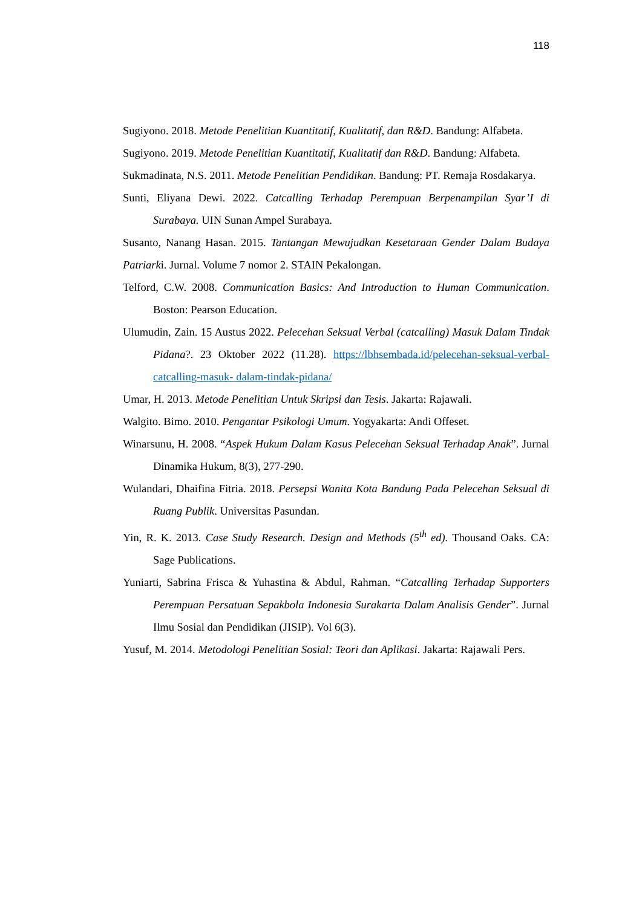118
Sugiyono. 2018. Metode Penelitian Kuantitatif, Kualitatif, dan R&D. Bandung: Alfabeta.
Sugiyono. 2019. Metode Penelitian Kuantitatif, Kualitatif dan R&D. Bandung: Alfabeta.
Sukmadinata, N.S. 2011. Metode Penelitian Pendidikan. Bandung: PT. Remaja Rosdakarya.
Sunti, Eliyana Dewi. 2022. Catcalling Terhadap Perempuan Berpenampilan Syar’I di Surabaya. UIN Sunan Ampel Surabaya.
Susanto, Nanang Hasan. 2015. Tantangan Mewujudkan Kesetaraan Gender Dalam Budaya Patriarki. Jurnal. Volume 7 nomor 2. STAIN Pekalongan.
Telford, C.W. 2008. Communication Basics: And Introduction to Human Communication. Boston: Pearson Education.
Ulumudin, Zain. 15 Austus 2022. Pelecehan Seksual Verbal (catcalling) Masuk Dalam Tindak Pidana?. 23 Oktober 2022 (11.28). https://lbhsembada.id/pelecehan-seksual-verbal-catcalling-masuk- dalam-tindak-pidana/
Umar, H. 2013. Metode Penelitian Untuk Skripsi dan Tesis. Jakarta: Rajawali.
Walgito. Bimo. 2010. Pengantar Psikologi Umum. Yogyakarta: Andi Offeset.
Winarsunu, H. 2008. “Aspek Hukum Dalam Kasus Pelecehan Seksual Terhadap Anak”. Jurnal Dinamika Hukum, 8(3), 277-290.
Wulandari, Dhaifina Fitria. 2018. Persepsi Wanita Kota Bandung Pada Pelecehan Seksual di Ruang Publik. Universitas Pasundan.
Yin, R. K. 2013. Case Study Research. Design and Methods (5<sup>th</sup> ed). Thousand Oaks. CA: Sage Publications.
Yuniarti, Sabrina Frisca & Yuhastina & Abdul, Rahman. “Catcalling Terhadap Supporters Perempuan Persatuan Sepakbola Indonesia Surakarta Dalam Analisis Gender”. Jurnal Ilmu Sosial dan Pendidikan (JISIP). Vol 6(3).
Yusuf, M. 2014. Metodologi Penelitian Sosial: Teori dan Aplikasi. Jakarta: Rajawali Pers.